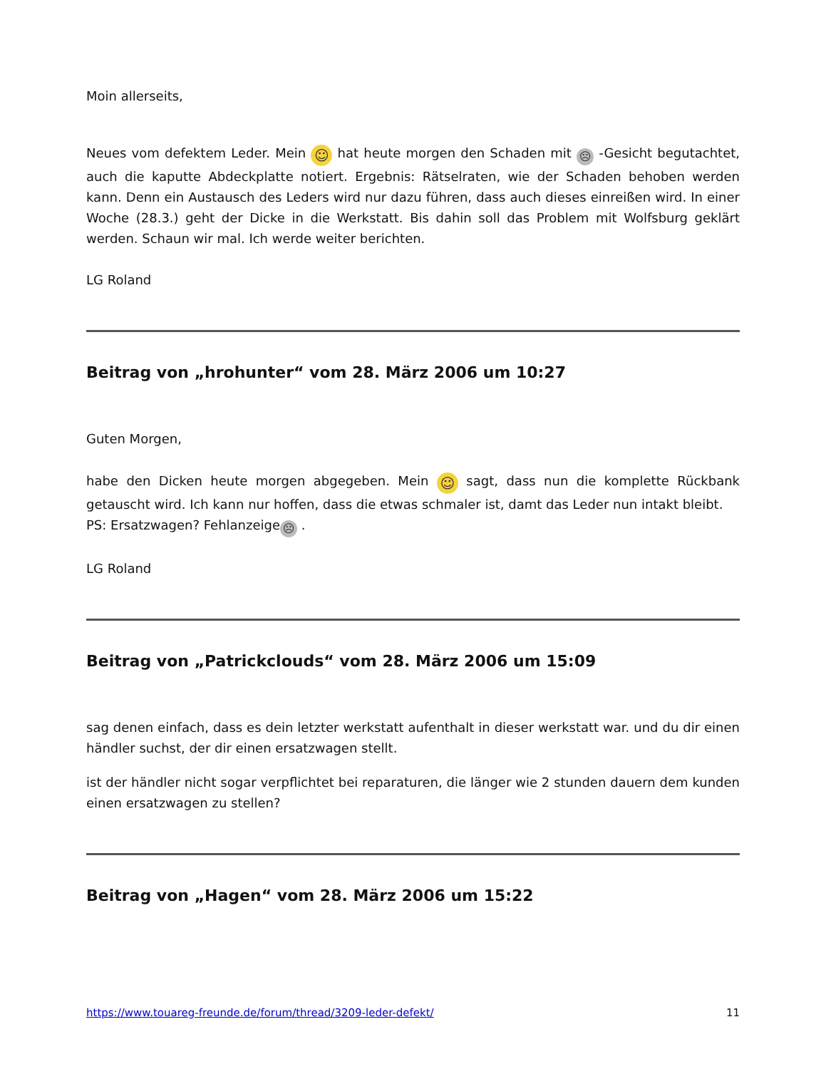Moin allerseits,
Neues vom defektem Leder. Mein ☺ hat heute morgen den Schaden mit ☹ -Gesicht begutachtet, auch die kaputte Abdeckplatte notiert. Ergebnis: Rätselraten, wie der Schaden behoben werden kann. Denn ein Austausch des Leders wird nur dazu führen, dass auch dieses einreißen wird. In einer Woche (28.3.) geht der Dicke in die Werkstatt. Bis dahin soll das Problem mit Wolfsburg geklärt werden. Schaun wir mal. Ich werde weiter berichten.
LG Roland
Beitrag von „hrohunter“ vom 28. März 2006 um 10:27
Guten Morgen,
habe den Dicken heute morgen abgegeben. Mein ☺ sagt, dass nun die komplette Rückbank getauscht wird. Ich kann nur hoffen, dass die etwas schmaler ist, damt das Leder nun intakt bleibt.
PS: Ersatzwagen? Fehlanzeige ☹ .
LG Roland
Beitrag von „Patrickclouds“ vom 28. März 2006 um 15:09
sag denen einfach, dass es dein letzter werkstatt aufenthalt in dieser werkstatt war. und du dir einen händler suchst, der dir einen ersatzwagen stellt.
ist der händler nicht sogar verpflichtet bei reparaturen, die länger wie 2 stunden dauern dem kunden einen ersatzwagen zu stellen?
Beitrag von „Hagen“ vom 28. März 2006 um 15:22
https://www.touareg-freunde.de/forum/thread/3209-leder-defekt/ 11